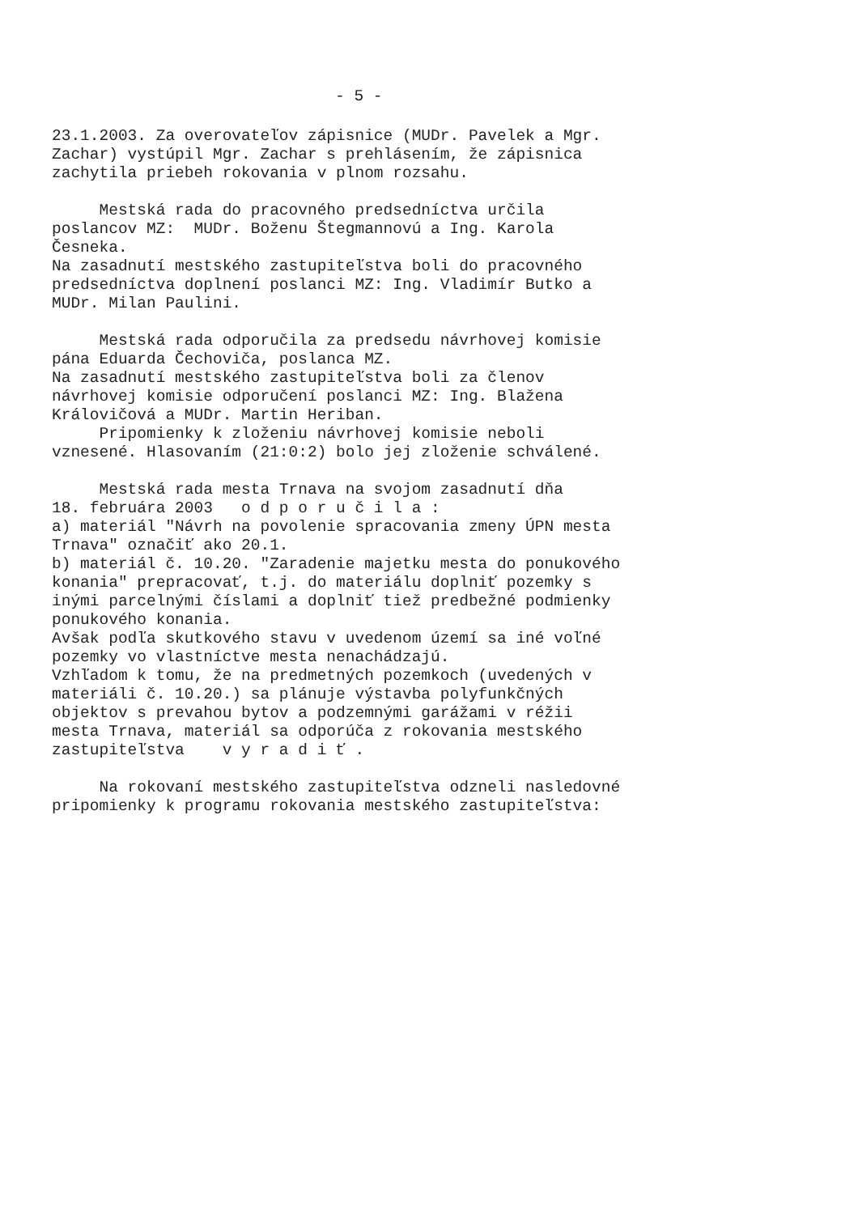- 5 -
23.1.2003. Za overovateľov zápisnice (MUDr. Pavelek a Mgr. Zachar) vystúpil Mgr. Zachar s prehlásením, že zápisnica zachytila priebeh rokovania v plnom rozsahu.
Mestská rada do pracovného predsedníctva určila poslancov MZ: MUDr. Boženu Štegmannovú a Ing. Karola Česneka. Na zasadnutí mestského zastupiteľstva boli do pracovného predsedníctva doplnení poslanci MZ: Ing. Vladimír Butko a MUDr. Milan Paulini.
Mestská rada odporučila za predsedu návrhovej komisie pána Eduarda Čechoviča, poslanca MZ. Na zasadnutí mestského zastupiteľstva boli za členov návrhovej komisie odporučení poslanci MZ: Ing. Blažena Královičová a MUDr. Martin Heriban. Pripomienky k zloženiu návrhovej komisie neboli vznesené. Hlasovaním (21:0:2) bolo jej zloženie schválené.
Mestská rada mesta Trnava na svojom zasadnutí dňa 18. februára 2003 o d p o r u č i l a : a) materiál "Návrh na povolenie spracovania zmeny ÚPN mesta Trnava" označiť ako 20.1. b) materiál č. 10.20. "Zaradenie majetku mesta do ponukového konania" prepracovať, t.j. do materiálu doplniť pozemky s inými parcelnými číslami a doplniť tiež predbežné podmienky ponukového konania. Avšak podľa skutkového stavu v uvedenom území sa iné voľné pozemky vo vlastníctve mesta nenachádzajú. Vzhľadom k tomu, že na predmetných pozemkoch (uvedených v materiáli č. 10.20.) sa plánuje výstavba polyfunkčných objektov s prevahou bytov a podzemnými garážami v réžii mesta Trnava, materiál sa odporúča z rokovania mestského zastupiteľstva v y r a d i ť .
Na rokovaní mestského zastupiteľstva odzneli nasledovné pripomienky k programu rokovania mestského zastupiteľstva: